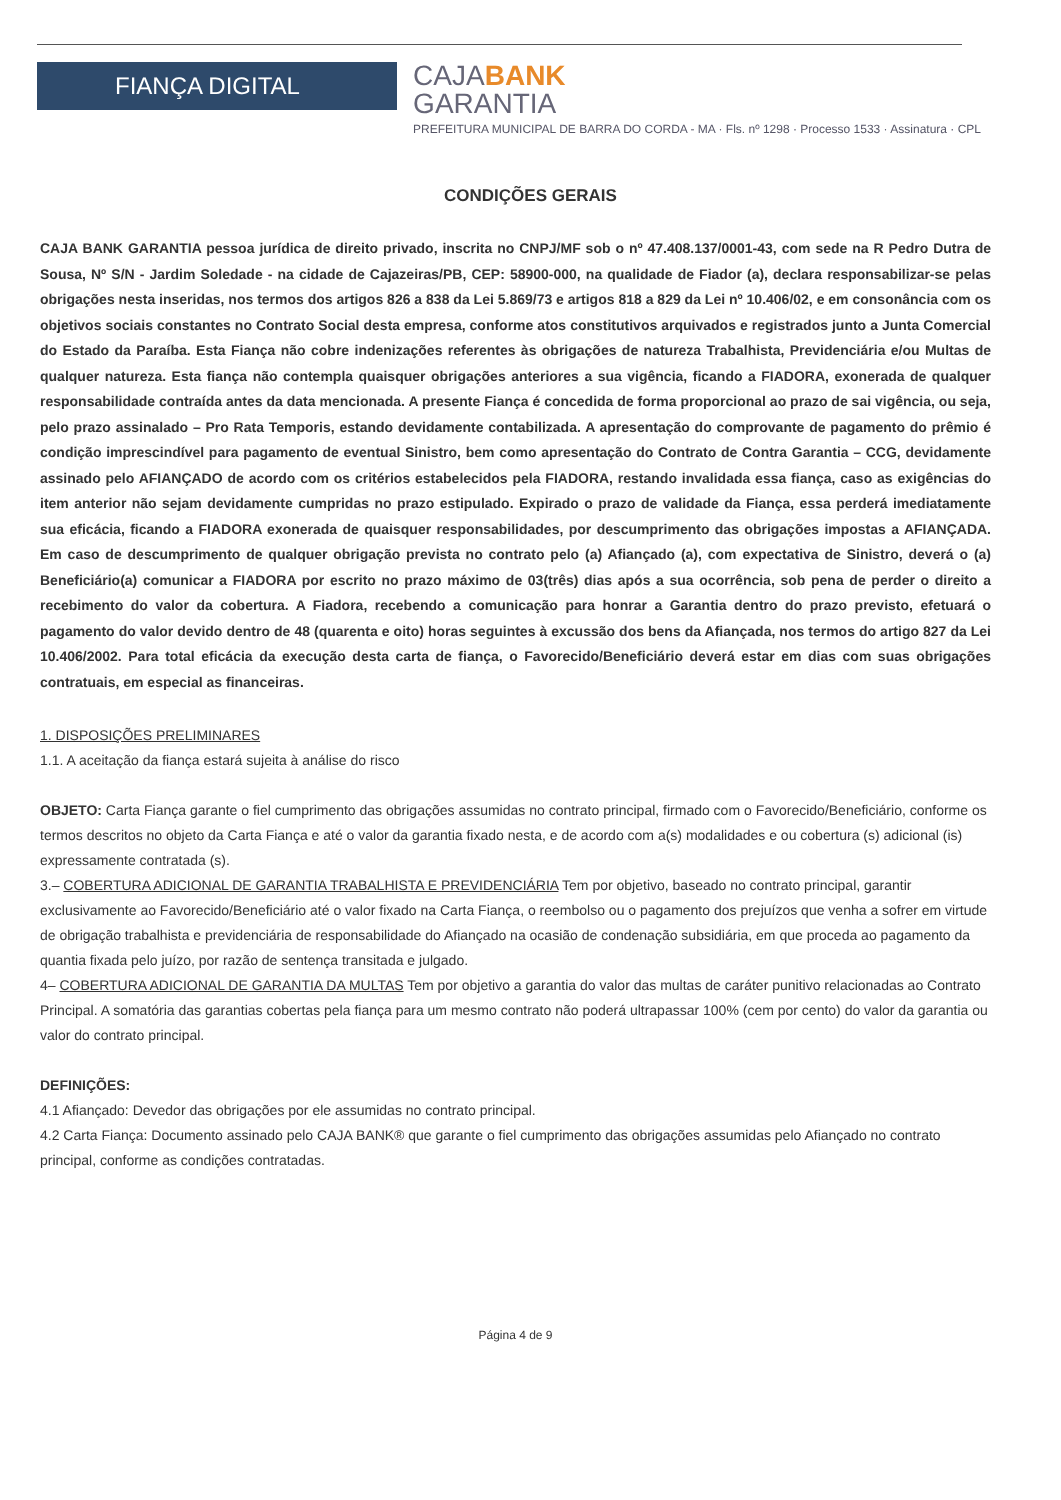FIANÇA DIGITAL
CAJABANK
GARANTIA
PREFEITURA MUNICIPAL DE BARRA DO CORDA - MA · Fls. nº 1298 · Processo 1533 · Assinatura · CPL
CONDIÇÕES GERAIS
CAJA BANK GARANTIA pessoa jurídica de direito privado, inscrita no CNPJ/MF sob o nº 47.408.137/0001-43, com sede na R Pedro Dutra de Sousa, Nº S/N - Jardim Soledade - na cidade de Cajazeiras/PB, CEP: 58900-000, na qualidade de Fiador (a), declara responsabilizar-se pelas obrigações nesta inseridas, nos termos dos artigos 826 a 838 da Lei 5.869/73 e artigos 818 a 829 da Lei nº 10.406/02, e em consonância com os objetivos sociais constantes no Contrato Social desta empresa, conforme atos constitutivos arquivados e registrados junto a Junta Comercial do Estado da Paraíba. Esta Fiança não cobre indenizações referentes às obrigações de natureza Trabalhista, Previdenciária e/ou Multas de qualquer natureza. Esta fiança não contempla quaisquer obrigações anteriores a sua vigência, ficando a FIADORA, exonerada de qualquer responsabilidade contraída antes da data mencionada. A presente Fiança é concedida de forma proporcional ao prazo de sai vigência, ou seja, pelo prazo assinalado – Pro Rata Temporis, estando devidamente contabilizada. A apresentação do comprovante de pagamento do prêmio é condição imprescindível para pagamento de eventual Sinistro, bem como apresentação do Contrato de Contra Garantia – CCG, devidamente assinado pelo AFIANÇADO de acordo com os critérios estabelecidos pela FIADORA, restando invalidada essa fiança, caso as exigências do item anterior não sejam devidamente cumpridas no prazo estipulado. Expirado o prazo de validade da Fiança, essa perderá imediatamente sua eficácia, ficando a FIADORA exonerada de quaisquer responsabilidades, por descumprimento das obrigações impostas a AFIANÇADA. Em caso de descumprimento de qualquer obrigação prevista no contrato pelo (a) Afiançado (a), com expectativa de Sinistro, deverá o (a) Beneficiário(a) comunicar a FIADORA por escrito no prazo máximo de 03(três) dias após a sua ocorrência, sob pena de perder o direito a recebimento do valor da cobertura. A Fiadora, recebendo a comunicação para honrar a Garantia dentro do prazo previsto, efetuará o pagamento do valor devido dentro de 48 (quarenta e oito) horas seguintes à excussão dos bens da Afiançada, nos termos do artigo 827 da Lei 10.406/2002. Para total eficácia da execução desta carta de fiança, o Favorecido/Beneficiário deverá estar em dias com suas obrigações contratuais, em especial as financeiras.
1. DISPOSIÇÕES PRELIMINARES
1.1. A aceitação da fiança estará sujeita à análise do risco
OBJETO: Carta Fiança garante o fiel cumprimento das obrigações assumidas no contrato principal, firmado com o Favorecido/Beneficiário, conforme os termos descritos no objeto da Carta Fiança e até o valor da garantia fixado nesta, e de acordo com a(s) modalidades e ou cobertura (s) adicional (is) expressamente contratada (s).
3.– COBERTURA ADICIONAL DE GARANTIA TRABALHISTA E PREVIDENCIÁRIA Tem por objetivo, baseado no contrato principal, garantir exclusivamente ao Favorecido/Beneficiário até o valor fixado na Carta Fiança, o reembolso ou o pagamento dos prejuízos que venha a sofrer em virtude de obrigação trabalhista e previdenciária de responsabilidade do Afiançado na ocasião de condenação subsidiária, em que proceda ao pagamento da quantia fixada pelo juízo, por razão de sentença transitada e julgado.
4– COBERTURA ADICIONAL DE GARANTIA DA MULTAS Tem por objetivo a garantia do valor das multas de caráter punitivo relacionadas ao Contrato Principal. A somatória das garantias cobertas pela fiança para um mesmo contrato não poderá ultrapassar 100% (cem por cento) do valor da garantia ou valor do contrato principal.
DEFINIÇÕES:
4.1 Afiançado: Devedor das obrigações por ele assumidas no contrato principal.
4.2 Carta Fiança: Documento assinado pelo CAJA BANK® que garante o fiel cumprimento das obrigações assumidas pelo Afiançado no contrato principal, conforme as condições contratadas.
Página 4 de 9